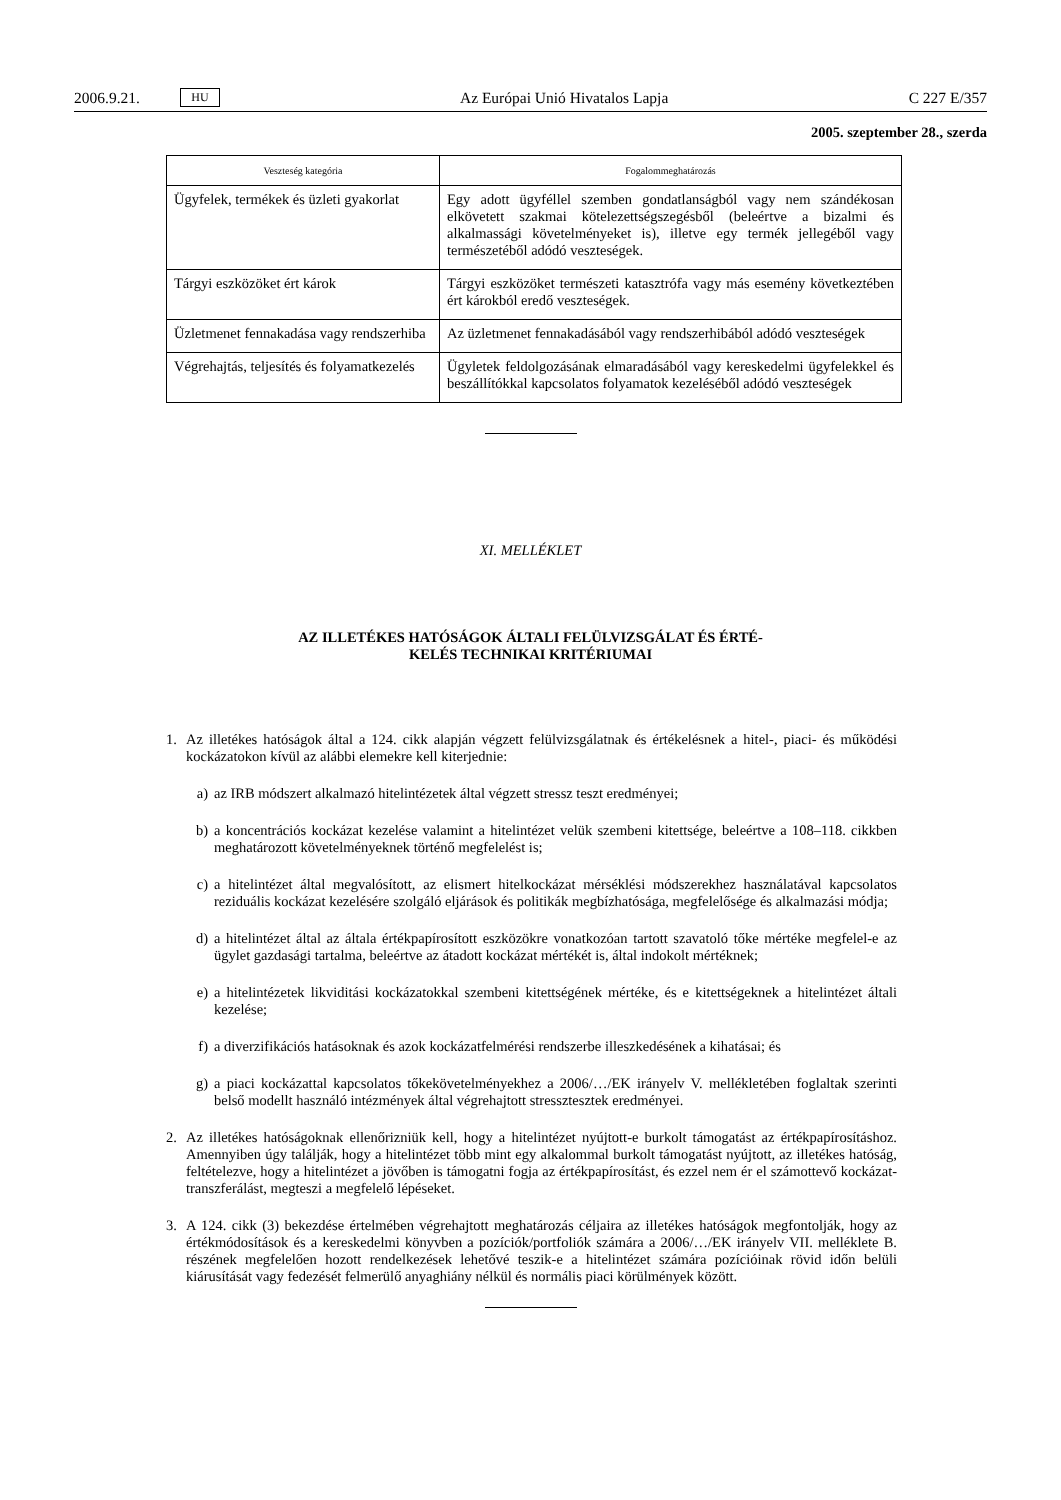2006.9.21. HU Az Európai Unió Hivatalos Lapja C 227 E/357
2005. szeptember 28., szerda
| Veszteség kategória | Fogalommeghatározás |
| --- | --- |
| Ügyfelek, termékek és üzleti gyakorlat | Egy adott ügyféllel szemben gondatlanságból vagy nem szándékosan elkövetett szakmai kötelezettségszegésből (beleértve a bizalmi és alkalmassági követelményeket is), illetve egy termék jellegéből vagy természetéből adódó veszteségek. |
| Tárgyi eszközöket ért károk | Tárgyi eszközöket természeti katasztrófa vagy más esemény következtében ért károkból eredő veszteségek. |
| Üzletmenet fennakadása vagy rendszerhiba | Az üzletmenet fennakadásából vagy rendszerhibából adódó veszteségek |
| Végrehajtás, teljesítés és folyamatkezelés | Ügyletek feldolgozásának elmaradásából vagy kereskedelmi ügyfelekkel és beszállítókkal kapcsolatos folyamatok kezeléséből adódó veszteségek |
XI. MELLÉKLET
AZ ILLETÉKES HATÓSÁGOK ÁLTALI FELÜLVIZSGÁLAT ÉS ÉRTÉ-
KELÉS TECHNIKAI KRITÉRIUMAI
1. Az illetékes hatóságok által a 124. cikk alapján végzett felülvizsgálatnak és értékelésnek a hitel-, piaci- és működési kockázatokon kívül az alábbi elemekre kell kiterjednie:
a) az IRB módszert alkalmazó hitelintézetek által végzett stressz teszt eredményei;
b) a koncentrációs kockázat kezelése valamint a hitelintézet velük szembeni kitettsége, beleértve a 108–118. cikkben meghatározott követelményeknek történő megfelelést is;
c) a hitelintézet által megvalósított, az elismert hitelkockázat mérséklési módszerekhez használatával kapcsolatos reziduális kockázat kezelésére szolgáló eljárások és politikák megbízhatósága, megfelelősége és alkalmazási módja;
d) a hitelintézet által az általa értékpapírosított eszközökre vonatkozóan tartott szavatoló tőke mértéke megfelel-e az ügylet gazdasági tartalma, beleértve az átadott kockázat mértékét is, által indokolt mértéknek;
e) a hitelintézetek likviditási kockázatokkal szembeni kitettségének mértéke, és e kitettségeknek a hitelintézet általi kezelése;
f) a diverzifikációs hatásoknak és azok kockázatfelmérési rendszerbe illeszkedésének a kihatásai; és
g) a piaci kockázattal kapcsolatos tőkekövetelményekhez a 2006/…/EK irányelv V. mellékletében foglaltak szerinti belső modellt használó intézmények által végrehajtott stressztesztek eredményei.
2. Az illetékes hatóságoknak ellenőrizniük kell, hogy a hitelintézet nyújtott-e burkolt támogatást az értékpapírosításhoz. Amennyiben úgy találják, hogy a hitelintézet több mint egy alkalommal burkolt támogatást nyújtott, az illetékes hatóság, feltételezve, hogy a hitelintézet a jövőben is támogatni fogja az értékpapírosítást, és ezzel nem ér el számottevő kockázat-transzferálást, megteszi a megfelelő lépéseket.
3. A 124. cikk (3) bekezdése értelmében végrehajtott meghatározás céljaira az illetékes hatóságok megfontolják, hogy az értékmódosítások és a kereskedelmi könyvben a pozíciók/portfoliók számára a 2006/…/EK irányelv VII. melléklete B. részének megfelelően hozott rendelkezések lehetővé teszik-e a hitelintézet számára pozícióinak rövid időn belüli kiárusítását vagy fedezését felmerülő anyaghiány nélkül és normális piaci körülmények között.